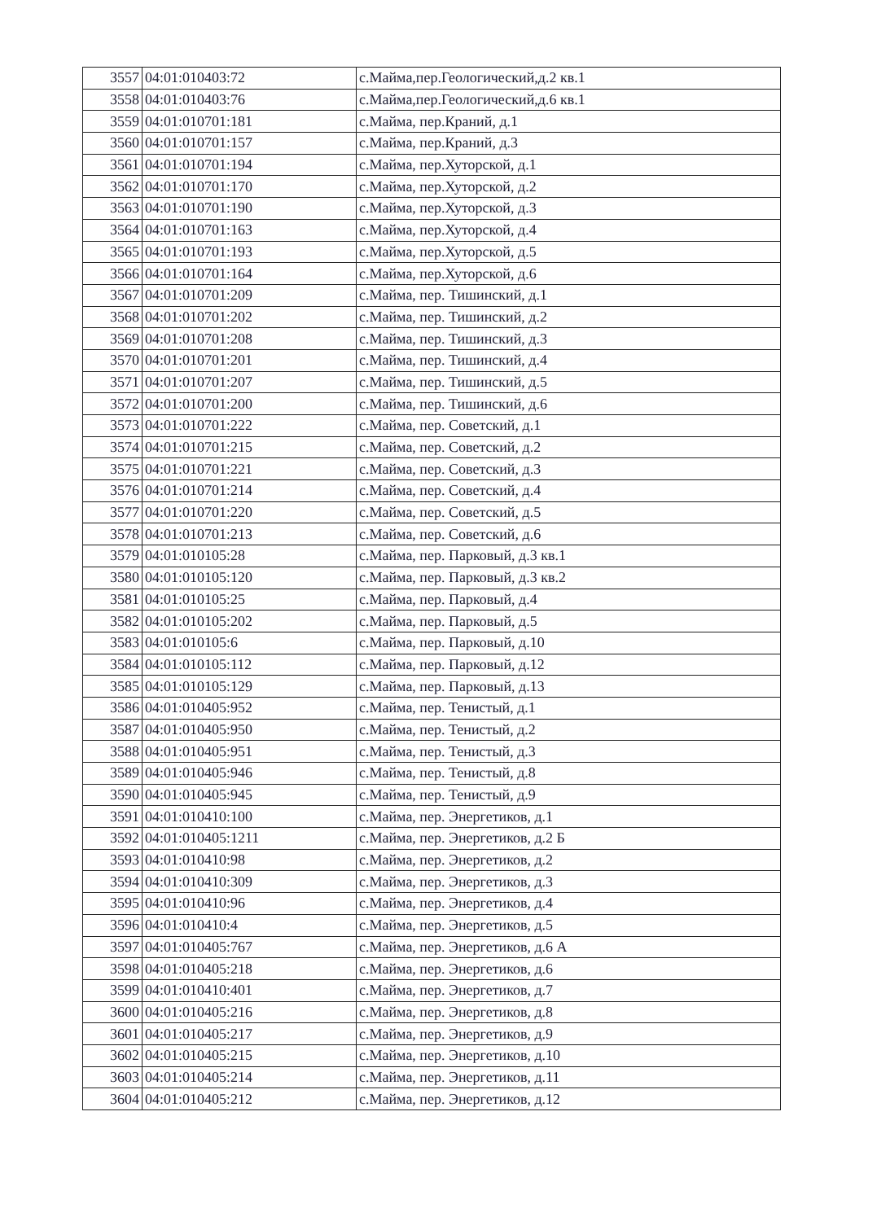| 3557 | 04:01:010403:72 | с.Майма,пер.Геологический,д.2 кв.1 |
| 3558 | 04:01:010403:76 | с.Майма,пер.Геологический,д.6 кв.1 |
| 3559 | 04:01:010701:181 | с.Майма, пер.Краний, д.1 |
| 3560 | 04:01:010701:157 | с.Майма, пер.Краний, д.3 |
| 3561 | 04:01:010701:194 | с.Майма, пер.Хуторской, д.1 |
| 3562 | 04:01:010701:170 | с.Майма, пер.Хуторской, д.2 |
| 3563 | 04:01:010701:190 | с.Майма, пер.Хуторской, д.3 |
| 3564 | 04:01:010701:163 | с.Майма, пер.Хуторской, д.4 |
| 3565 | 04:01:010701:193 | с.Майма, пер.Хуторской, д.5 |
| 3566 | 04:01:010701:164 | с.Майма, пер.Хуторской, д.6 |
| 3567 | 04:01:010701:209 | с.Майма, пер. Тишинский, д.1 |
| 3568 | 04:01:010701:202 | с.Майма, пер. Тишинский, д.2 |
| 3569 | 04:01:010701:208 | с.Майма, пер. Тишинский, д.3 |
| 3570 | 04:01:010701:201 | с.Майма, пер. Тишинский, д.4 |
| 3571 | 04:01:010701:207 | с.Майма, пер. Тишинский, д.5 |
| 3572 | 04:01:010701:200 | с.Майма, пер. Тишинский, д.6 |
| 3573 | 04:01:010701:222 | с.Майма, пер. Советский, д.1 |
| 3574 | 04:01:010701:215 | с.Майма, пер. Советский, д.2 |
| 3575 | 04:01:010701:221 | с.Майма, пер. Советский, д.3 |
| 3576 | 04:01:010701:214 | с.Майма, пер. Советский, д.4 |
| 3577 | 04:01:010701:220 | с.Майма, пер. Советский, д.5 |
| 3578 | 04:01:010701:213 | с.Майма, пер. Советский, д.6 |
| 3579 | 04:01:010105:28 | с.Майма, пер. Парковый, д.3 кв.1 |
| 3580 | 04:01:010105:120 | с.Майма, пер. Парковый, д.3 кв.2 |
| 3581 | 04:01:010105:25 | с.Майма, пер. Парковый, д.4 |
| 3582 | 04:01:010105:202 | с.Майма, пер. Парковый, д.5 |
| 3583 | 04:01:010105:6 | с.Майма, пер. Парковый, д.10 |
| 3584 | 04:01:010105:112 | с.Майма, пер. Парковый, д.12 |
| 3585 | 04:01:010105:129 | с.Майма, пер. Парковый, д.13 |
| 3586 | 04:01:010405:952 | с.Майма, пер. Тенистый, д.1 |
| 3587 | 04:01:010405:950 | с.Майма, пер. Тенистый, д.2 |
| 3588 | 04:01:010405:951 | с.Майма, пер. Тенистый, д.3 |
| 3589 | 04:01:010405:946 | с.Майма, пер. Тенистый, д.8 |
| 3590 | 04:01:010405:945 | с.Майма, пер. Тенистый, д.9 |
| 3591 | 04:01:010410:100 | с.Майма, пер. Энергетиков, д.1 |
| 3592 | 04:01:010405:1211 | с.Майма, пер. Энергетиков, д.2 Б |
| 3593 | 04:01:010410:98 | с.Майма, пер. Энергетиков, д.2 |
| 3594 | 04:01:010410:309 | с.Майма, пер. Энергетиков, д.3 |
| 3595 | 04:01:010410:96 | с.Майма, пер. Энергетиков, д.4 |
| 3596 | 04:01:010410:4 | с.Майма, пер. Энергетиков, д.5 |
| 3597 | 04:01:010405:767 | с.Майма, пер. Энергетиков, д.6 А |
| 3598 | 04:01:010405:218 | с.Майма, пер. Энергетиков, д.6 |
| 3599 | 04:01:010410:401 | с.Майма, пер. Энергетиков, д.7 |
| 3600 | 04:01:010405:216 | с.Майма, пер. Энергетиков, д.8 |
| 3601 | 04:01:010405:217 | с.Майма, пер. Энергетиков, д.9 |
| 3602 | 04:01:010405:215 | с.Майма, пер. Энергетиков, д.10 |
| 3603 | 04:01:010405:214 | с.Майма, пер. Энергетиков, д.11 |
| 3604 | 04:01:010405:212 | с.Майма, пер. Энергетиков, д.12 |